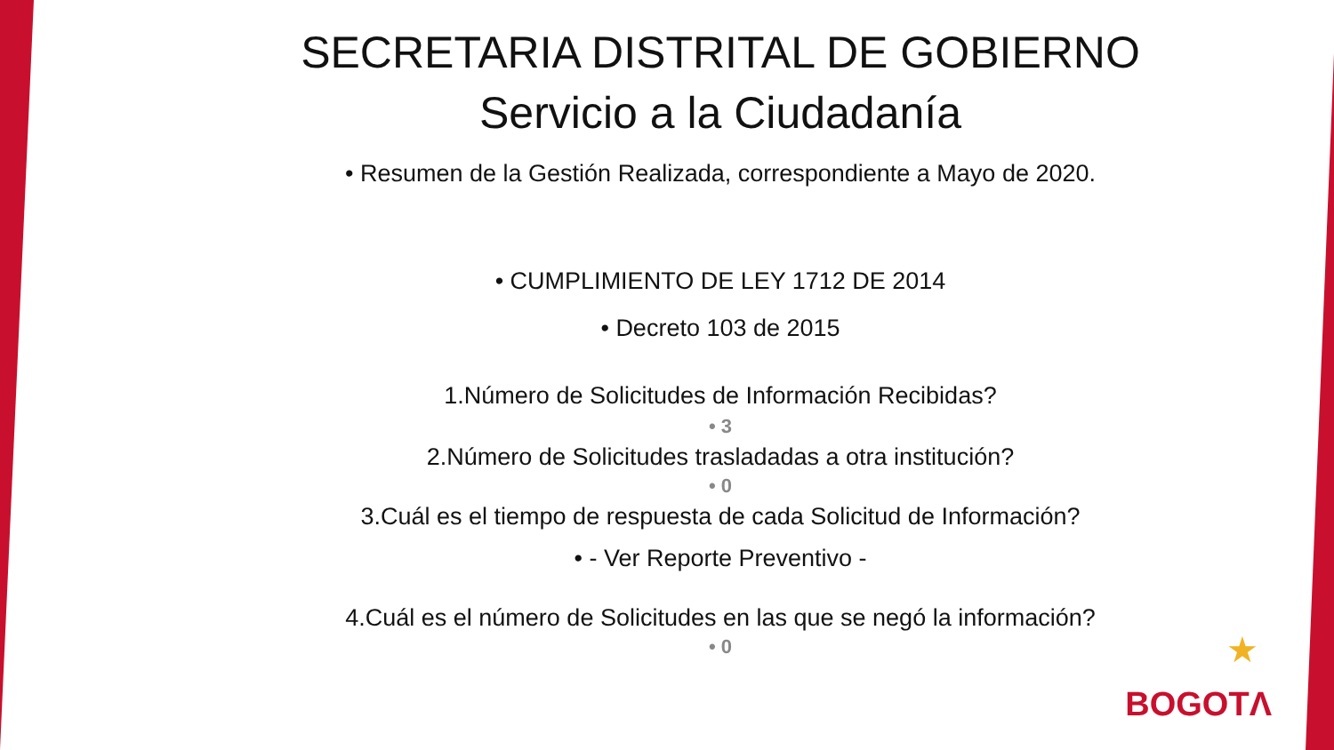SECRETARIA DISTRITAL DE GOBIERNO
Servicio a la Ciudadanía
• Resumen de la Gestión Realizada, correspondiente a Mayo de 2020.
• CUMPLIMIENTO DE LEY 1712 DE 2014
• Decreto 103 de 2015
1.Número de Solicitudes de Información Recibidas?
• 3
2.Número de Solicitudes trasladadas a otra institución?
• 0
3.Cuál es el tiempo de respuesta de cada Solicitud de Información?
• - Ver Reporte Preventivo -
4.Cuál es el número de Solicitudes en las que se negó la información?
• 0
★
BOGOTΛ